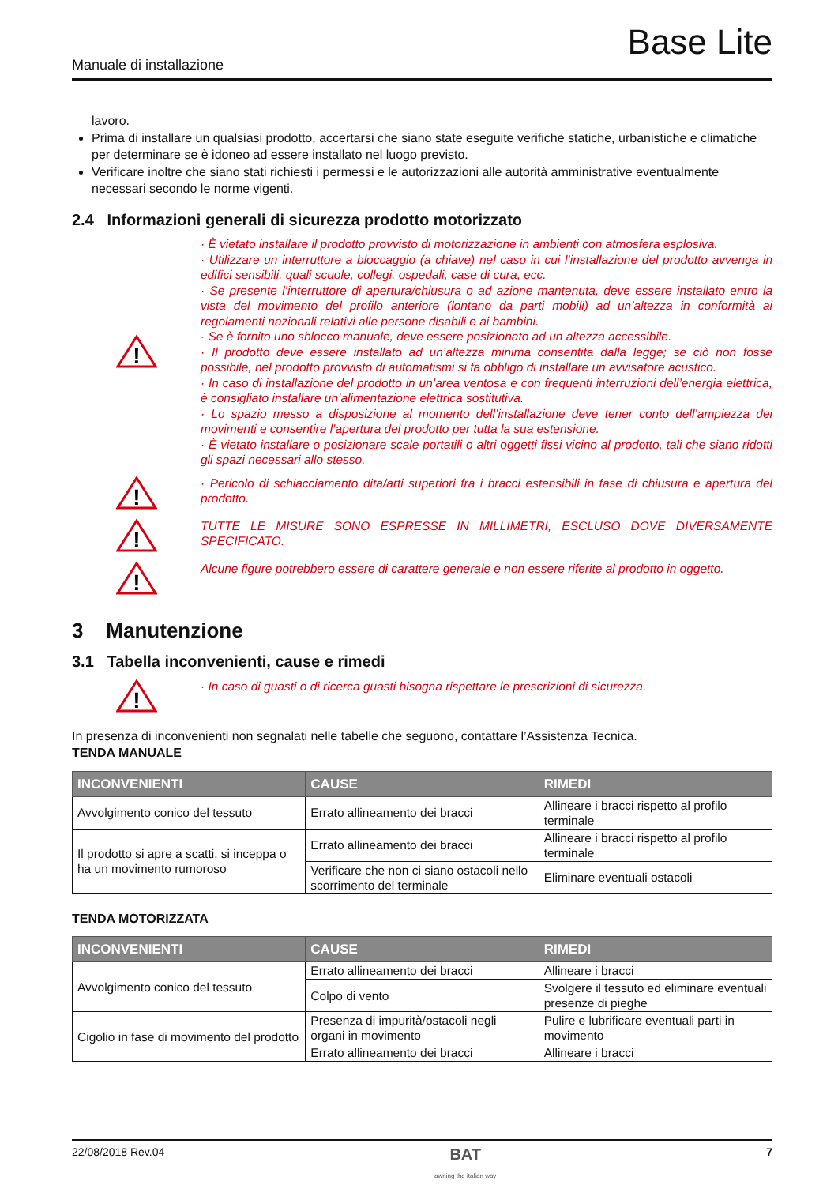Base Lite
Manuale di installazione
lavoro.
Prima di installare un qualsiasi prodotto, accertarsi che siano state eseguite verifiche statiche, urbanistiche e climatiche per determinare se è idoneo ad essere installato nel luogo previsto.
Verificare inoltre che siano stati richiesti i permessi e le autorizzazioni alle autorità amministrative eventualmente necessari secondo le norme vigenti.
2.4 Informazioni generali di sicurezza prodotto motorizzato
!
· È vietato installare il prodotto provvisto di motorizzazione in ambienti con atmosfera esplosiva.
· Utilizzare un interruttore a bloccaggio (a chiave) nel caso in cui l’installazione del prodotto avvenga in edifici sensibili, quali scuole, collegi, ospedali, case di cura, ecc.
· Se presente l’interruttore di apertura/chiusura o ad azione mantenuta, deve essere installato entro la vista del movimento del profilo anteriore (lontano da parti mobili) ad un’altezza in conformità ai regolamenti nazionali relativi alle persone disabili e ai bambini.
· Se è fornito uno sblocco manuale, deve essere posizionato ad un altezza accessibile.
· Il prodotto deve essere installato ad un’altezza minima consentita dalla legge; se ciò non fosse possibile, nel prodotto provvisto di automatismi si fa obbligo di installare un avvisatore acustico.
· In caso di installazione del prodotto in un’area ventosa e con frequenti interruzioni dell’energia elettrica, è consigliato installare un’alimentazione elettrica sostitutiva.
· Lo spazio messo a disposizione al momento dell’installazione deve tener conto dell’ampiezza dei movimenti e consentire l’apertura del prodotto per tutta la sua estensione.
· È vietato installare o posizionare scale portatili o altri oggetti fissi vicino al prodotto, tali che siano ridotti gli spazi necessari allo stesso.
!
· Pericolo di schiacciamento dita/arti superiori fra i bracci estensibili in fase di chiusura e apertura del prodotto.
!
TUTTE LE MISURE SONO ESPRESSE IN MILLIMETRI, ESCLUSO DOVE DIVERSAMENTE SPECIFICATO.
!
Alcune figure potrebbero essere di carattere generale e non essere riferite al prodotto in oggetto.
3 Manutenzione
3.1 Tabella inconvenienti, cause e rimedi
!
· In caso di guasti o di ricerca guasti bisogna rispettare le prescrizioni di sicurezza.
In presenza di inconvenienti non segnalati nelle tabelle che seguono, contattare l’Assistenza Tecnica.
TENDA MANUALE
| INCONVENIENTI | CAUSE | RIMEDI |
| --- | --- | --- |
| Avvolgimento conico del tessuto | Errato allineamento dei bracci | Allineare i bracci rispetto al profilo terminale |
| Il prodotto si apre a scatti, si inceppa o ha un movimento rumoroso | Errato allineamento dei bracci | Allineare i bracci rispetto al profilo terminale |
| | Verificare che non ci siano ostacoli nello scorrimento del terminale | Eliminare eventuali ostacoli |
TENDA MOTORIZZATA
| INCONVENIENTI | CAUSE | RIMEDI |
| --- | --- | --- |
| Avvolgimento conico del tessuto | Errato allineamento dei bracci | Allineare i bracci |
| | Colpo di vento | Svolgere il tessuto ed eliminare eventuali presenze di pieghe |
| Cigolio in fase di movimento del prodotto | Presenza di impurità/ostacoli negli organi in movimento | Pulire e lubrificare eventuali parti in movimento |
| | Errato allineamento dei bracci | Allineare i bracci |
22/08/2018 Rev.04 BAT
awning the italian way 7